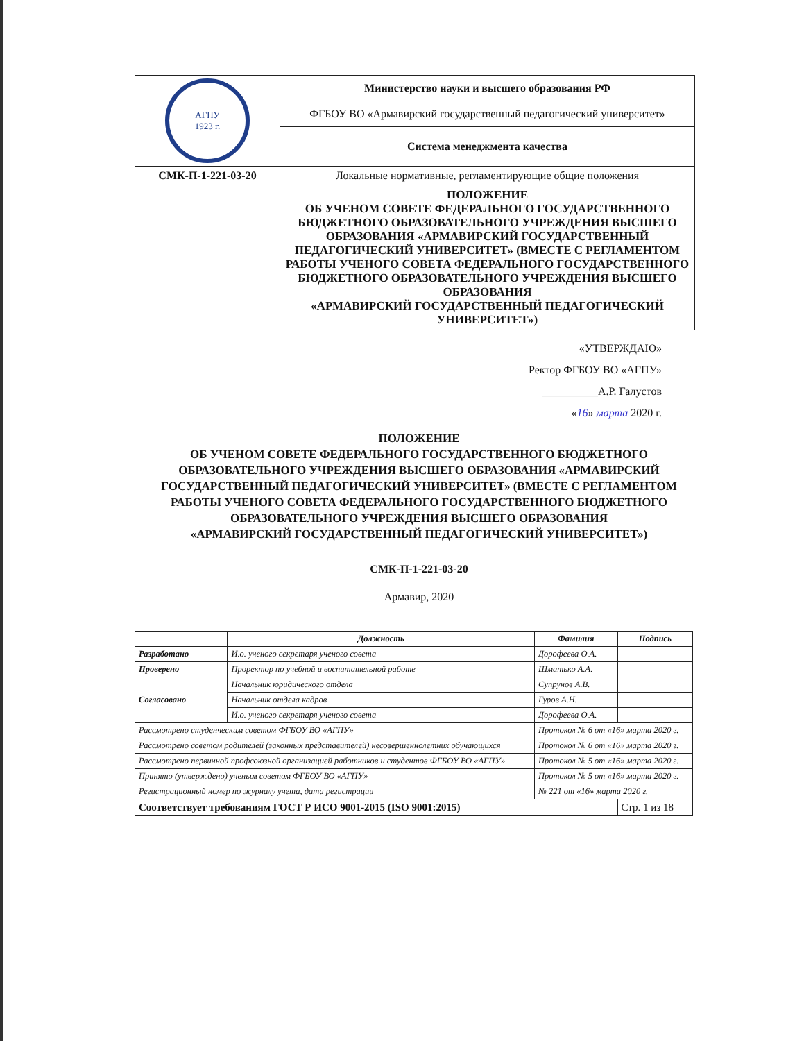| АГПУ 1923 г. | Министерство науки и высшего образования РФ |
| | ФГБОУ ВО «Армавирский государственный педагогический университет» |
| | Система менеджмента качества |
| СМК-П-1-221-03-20 | Локальные нормативные, регламентирующие общие положения |
| | ПОЛОЖЕНИЕ ОБ УЧЕНОМ СОВЕТЕ ФЕДЕРАЛЬНОГО ГОСУДАРСТВЕННОГО БЮДЖЕТНОГО ОБРАЗОВАТЕЛЬНОГО УЧРЕЖДЕНИЯ ВЫСШЕГО ОБРАЗОВАНИЯ «АРМАВИРСКИЙ ГОСУДАРСТВЕННЫЙ ПЕДАГОГИЧЕСКИЙ УНИВЕРСИТЕТ» (ВМЕСТЕ С РЕГЛАМЕНТОМ РАБОТЫ УЧЕНОГО СОВЕТА ФЕДЕРАЛЬНОГО ГОСУДАРСТВЕННОГО БЮДЖЕТНОГО ОБРАЗОВАТЕЛЬНОГО УЧРЕЖДЕНИЯ ВЫСШЕГО ОБРАЗОВАНИЯ «АРМАВИРСКИЙ ГОСУДАРСТВЕННЫЙ ПЕДАГОГИЧЕСКИЙ УНИВЕРСИТЕТ») |
«УТВЕРЖДАЮ»
Ректор ФГБОУ ВО «АГПУ»
__________А.Р. Галустов
«16» марта 2020 г.
ПОЛОЖЕНИЕ
ОБ УЧЕНОМ СОВЕТЕ ФЕДЕРАЛЬНОГО ГОСУДАРСТВЕННОГО БЮДЖЕТНОГО ОБРАЗОВАТЕЛЬНОГО УЧРЕЖДЕНИЯ ВЫСШЕГО ОБРАЗОВАНИЯ «АРМАВИРСКИЙ ГОСУДАРСТВЕННЫЙ ПЕДАГОГИЧЕСКИЙ УНИВЕРСИТЕТ» (ВМЕСТЕ С РЕГЛАМЕНТОМ РАБОТЫ УЧЕНОГО СОВЕТА ФЕДЕРАЛЬНОГО ГОСУДАРСТВЕННОГО БЮДЖЕТНОГО ОБРАЗОВАТЕЛЬНОГО УЧРЕЖДЕНИЯ ВЫСШЕГО ОБРАЗОВАНИЯ
«АРМАВИРСКИЙ ГОСУДАРСТВЕННЫЙ ПЕДАГОГИЧЕСКИЙ УНИВЕРСИТЕТ»)
СМК-П-1-221-03-20
Армавир, 2020
| | Должность | Фамилия | Подпись |
| --- | --- | --- | --- |
| Разработано | И.о. ученого секретаря ученого совета | Дорофеева О.А. | |
| Проверено | Проректор по учебной и воспитательной работе | Шматько А.А. | |
| Согласовано | Начальник юридического отдела | Супрунов А.В. | |
| | Начальник отдела кадров | Гуров А.Н. | |
| | И.о. ученого секретаря ученого совета | Дорофеева О.А. | |
| Рассмотрено студенческим советом ФГБОУ ВО «АГПУ» | | Протокол № 6 от «16» марта 2020 г. | |
| Рассмотрено советом родителей (законных представителей) несовершеннолетних обучающихся | | Протокол № 6 от «16» марта 2020 г. | |
| Рассмотрено первичной профсоюзной организацией работников и студентов ФГБОУ ВО «АГПУ» | | Протокол № 5 от «16» марта 2020 г. | |
| Принято (утверждено) ученым советом ФГБОУ ВО «АГПУ» | | Протокол № 5 от «16» марта 2020 г. | |
| Регистрационный номер по журналу учета, дата регистрации | | № 221 от «16» марта 2020 г. | |
| Соответствует требованиям ГОСТ Р ИСО 9001-2015 (ISO 9001:2015) | | | Стр. 1 из 18 |